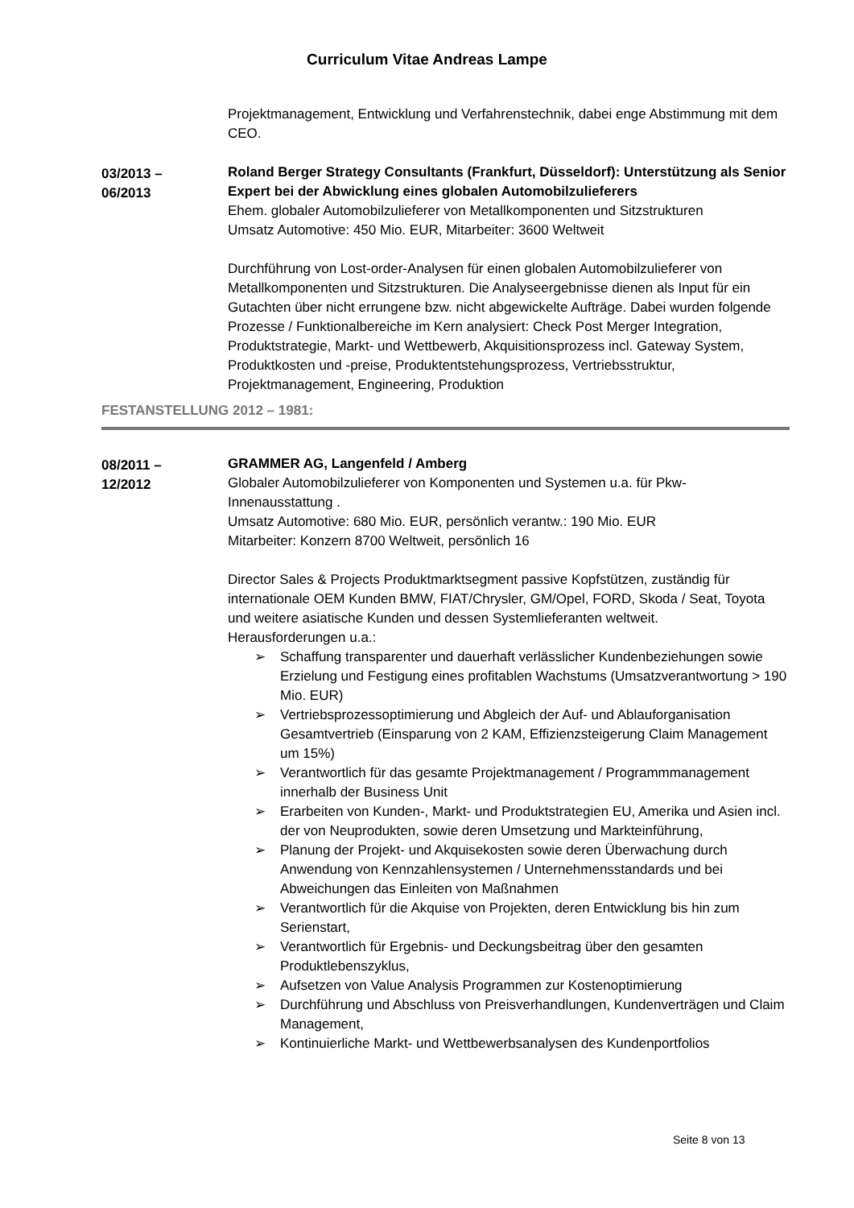Curriculum Vitae Andreas Lampe
Projektmanagement, Entwicklung und Verfahrenstechnik, dabei enge Abstimmung mit dem CEO.
03/2013 –
06/2013
Roland Berger Strategy Consultants (Frankfurt, Düsseldorf): Unterstützung als Senior Expert bei der Abwicklung eines globalen Automobilzulieferers
Ehem. globaler Automobilzulieferer von Metallkomponenten und Sitzstrukturen
Umsatz Automotive: 450 Mio. EUR, Mitarbeiter: 3600 Weltweit
Durchführung von Lost-order-Analysen für einen globalen Automobilzulieferer von Metallkomponenten und Sitzstrukturen. Die Analyseergebnisse dienen als Input für ein Gutachten über nicht errungene bzw. nicht abgewickelte Aufträge. Dabei wurden folgende Prozesse / Funktionalbereiche im Kern analysiert: Check Post Merger Integration, Produktstrategie, Markt- und Wettbewerb, Akquisitionsprozess incl. Gateway System, Produktkosten und -preise, Produktentstehungsprozess, Vertriebsstruktur, Projektmanagement, Engineering, Produktion
FESTANSTELLUNG 2012 – 1981:
08/2011 –
12/2012
GRAMMER AG, Langenfeld / Amberg
Globaler Automobilzulieferer von Komponenten und Systemen u.a. für Pkw-Innenausstattung .
Umsatz Automotive: 680 Mio. EUR, persönlich verantw.: 190 Mio. EUR
Mitarbeiter: Konzern 8700 Weltweit, persönlich 16
Director Sales & Projects Produktmarktsegment passive Kopfstützen, zuständig für internationale OEM Kunden BMW, FIAT/Chrysler, GM/Opel, FORD, Skoda / Seat, Toyota und weitere asiatische Kunden und dessen Systemlieferanten weltweit.
Herausforderungen u.a.:
➢ Schaffung transparenter und dauerhaft verlässlicher Kundenbeziehungen sowie Erzielung und Festigung eines profitablen Wachstums (Umsatzverantwortung > 190 Mio. EUR)
➢ Vertriebsprozessoptimierung und Abgleich der Auf- und Ablauforganisation Gesamtvertrieb (Einsparung von 2 KAM, Effizienzsteigerung Claim Management um 15%)
➢ Verantwortlich für das gesamte Projektmanagement / Programmmanagement innerhalb der Business Unit
➢ Erarbeiten von Kunden-, Markt- und Produktstrategien EU, Amerika und Asien incl. der von Neuprodukten, sowie deren Umsetzung und Markteinführung,
➢ Planung der Projekt- und Akquisekosten sowie deren Überwachung durch Anwendung von Kennzahlensystemen / Unternehmensstandards und bei Abweichungen das Einleiten von Maßnahmen
➢ Verantwortlich für die Akquise von Projekten, deren Entwicklung bis hin zum Serienstart,
➢ Verantwortlich für Ergebnis- und Deckungsbeitrag über den gesamten Produktlebenszyklus,
➢ Aufsetzen von Value Analysis Programmen zur Kostenoptimierung
➢ Durchführung und Abschluss von Preisverhandlungen, Kundenverträgen und Claim Management,
➢ Kontinuierliche Markt- und Wettbewerbsanalysen des Kundenportfolios
Seite 8 von 13